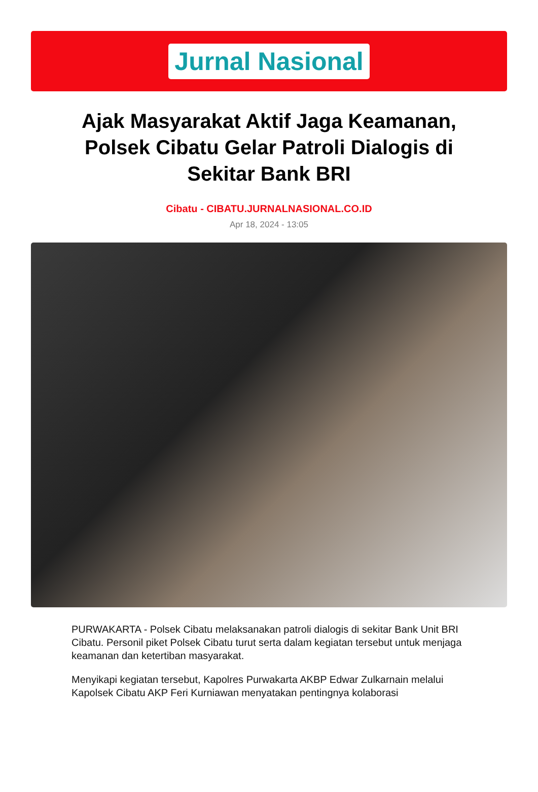Jurnal Nasional
Ajak Masyarakat Aktif Jaga Keamanan, Polsek Cibatu Gelar Patroli Dialogis di Sekitar Bank BRI
Cibatu - CIBATU.JURNALNASIONAL.CO.ID
Apr 18, 2024 - 13:05
PURWAKARTA - Polsek Cibatu melaksanakan patroli dialogis di sekitar Bank Unit BRI Cibatu. Personil piket Polsek Cibatu turut serta dalam kegiatan tersebut untuk menjaga keamanan dan ketertiban masyarakat.
Menyikapi kegiatan tersebut, Kapolres Purwakarta AKBP Edwar Zulkarnain melalui Kapolsek Cibatu AKP Feri Kurniawan menyatakan pentingnya kolaborasi